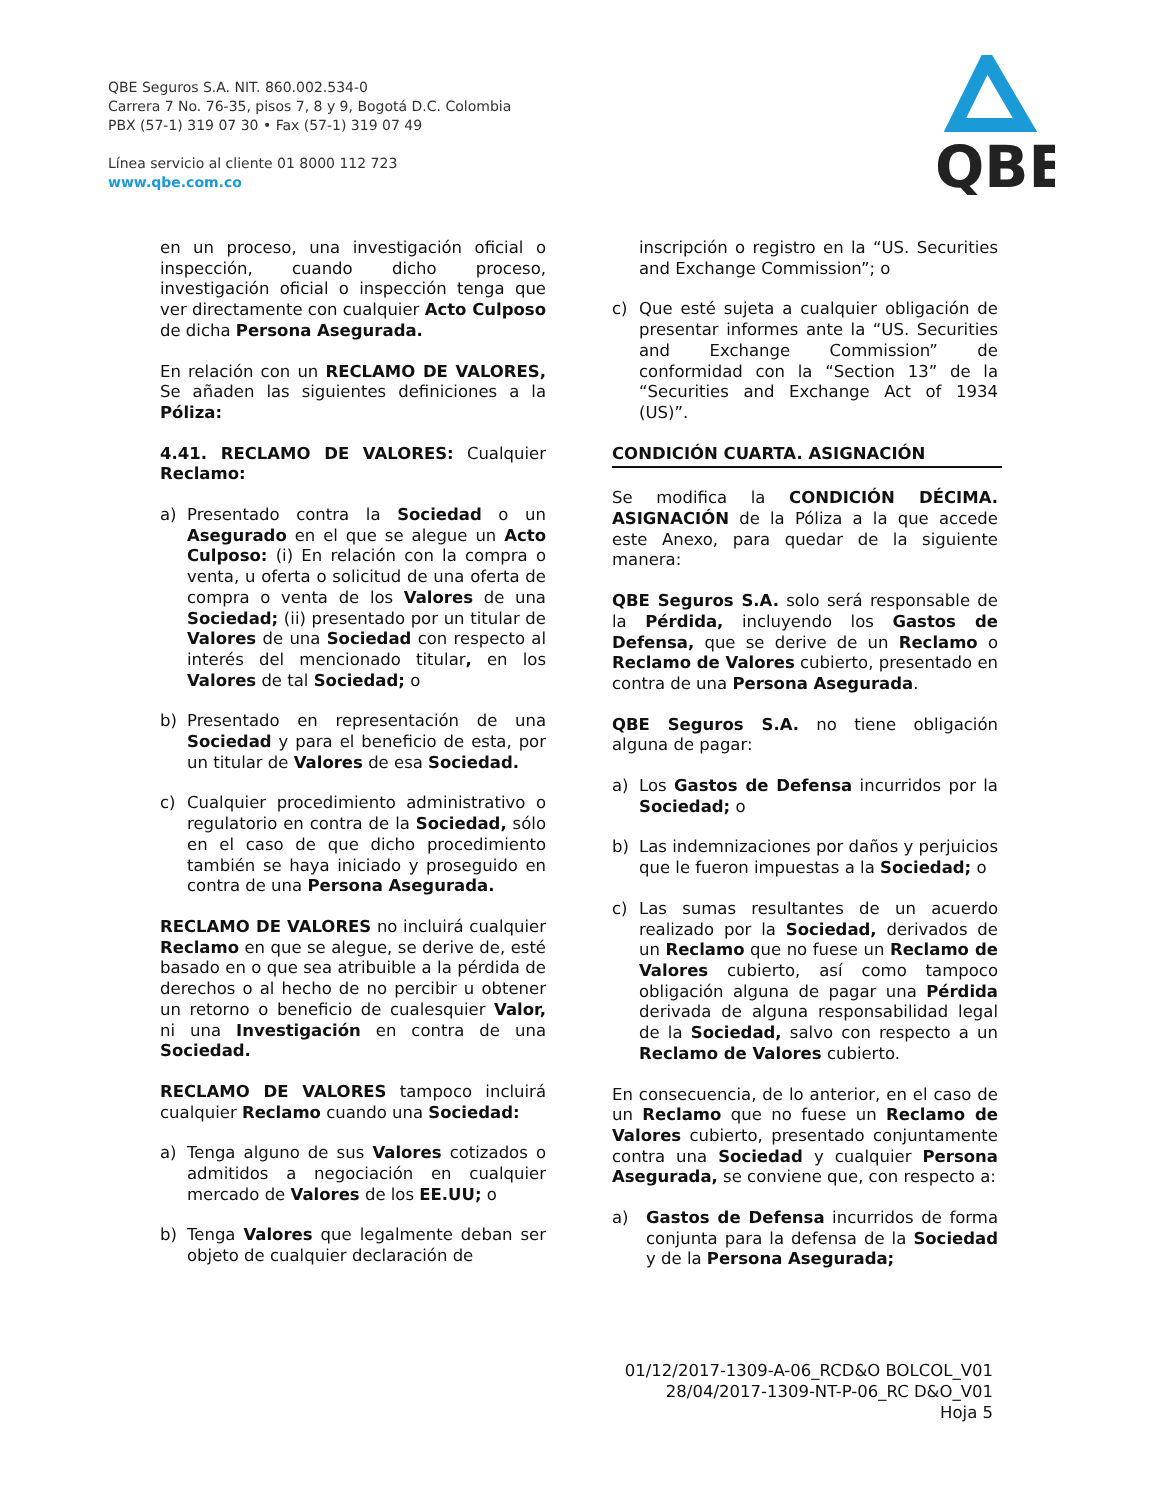QBE Seguros S.A. NIT. 860.002.534-0
Carrera 7 No. 76-35, pisos 7, 8 y 9, Bogotá D.C. Colombia
PBX (57-1) 319 07 30 • Fax (57-1) 319 07 49
Línea servicio al cliente 01 8000 112 723
www.qbe.com.co
QBE
en un proceso, una investigación oficial o inspección, cuando dicho proceso, investigación oficial o inspección tenga que ver directamente con cualquier Acto Culposo de dicha Persona Asegurada.
En relación con un RECLAMO DE VALORES, Se añaden las siguientes definiciones a la Póliza:
4.41. RECLAMO DE VALORES: Cualquier Reclamo:
a) Presentado contra la Sociedad o un Asegurado en el que se alegue un Acto Culposo: (i) En relación con la compra o venta, u oferta o solicitud de una oferta de compra o venta de los Valores de una Sociedad; (ii) presentado por un titular de Valores de una Sociedad con respecto al interés del mencionado titular, en los Valores de tal Sociedad; o
b) Presentado en representación de una Sociedad y para el beneficio de esta, por un titular de Valores de esa Sociedad.
c) Cualquier procedimiento administrativo o regulatorio en contra de la Sociedad, sólo en el caso de que dicho procedimiento también se haya iniciado y proseguido en contra de una Persona Asegurada.
RECLAMO DE VALORES no incluirá cualquier Reclamo en que se alegue, se derive de, esté basado en o que sea atribuible a la pérdida de derechos o al hecho de no percibir u obtener un retorno o beneficio de cualesquier Valor, ni una Investigación en contra de una Sociedad.
RECLAMO DE VALORES tampoco incluirá cualquier Reclamo cuando una Sociedad:
a) Tenga alguno de sus Valores cotizados o admitidos a negociación en cualquier mercado de Valores de los EE.UU; o
b) Tenga Valores que legalmente deban ser objeto de cualquier declaración de
inscripción o registro en la “US. Securities and Exchange Commission”; o
c) Que esté sujeta a cualquier obligación de presentar informes ante la “US. Securities and Exchange Commission” de conformidad con la “Section 13” de la “Securities and Exchange Act of 1934 (US)”.
CONDICIÓN CUARTA. ASIGNACIÓN
Se modifica la CONDICIÓN DÉCIMA. ASIGNACIÓN de la Póliza a la que accede este Anexo, para quedar de la siguiente manera:
QBE Seguros S.A. solo será responsable de la Pérdida, incluyendo los Gastos de Defensa, que se derive de un Reclamo o Reclamo de Valores cubierto, presentado en contra de una Persona Asegurada.
QBE Seguros S.A. no tiene obligación alguna de pagar:
a) Los Gastos de Defensa incurridos por la Sociedad; o
b) Las indemnizaciones por daños y perjuicios que le fueron impuestas a la Sociedad; o
c) Las sumas resultantes de un acuerdo realizado por la Sociedad, derivados de un Reclamo que no fuese un Reclamo de Valores cubierto, así como tampoco obligación alguna de pagar una Pérdida derivada de alguna responsabilidad legal de la Sociedad, salvo con respecto a un Reclamo de Valores cubierto.
En consecuencia, de lo anterior, en el caso de un Reclamo que no fuese un Reclamo de Valores cubierto, presentado conjuntamente contra una Sociedad y cualquier Persona Asegurada, se conviene que, con respecto a:
a) Gastos de Defensa incurridos de forma conjunta para la defensa de la Sociedad y de la Persona Asegurada;
01/12/2017-1309-A-06_RCD&O BOLCOL_V01
28/04/2017-1309-NT-P-06_RC D&O_V01
Hoja 5